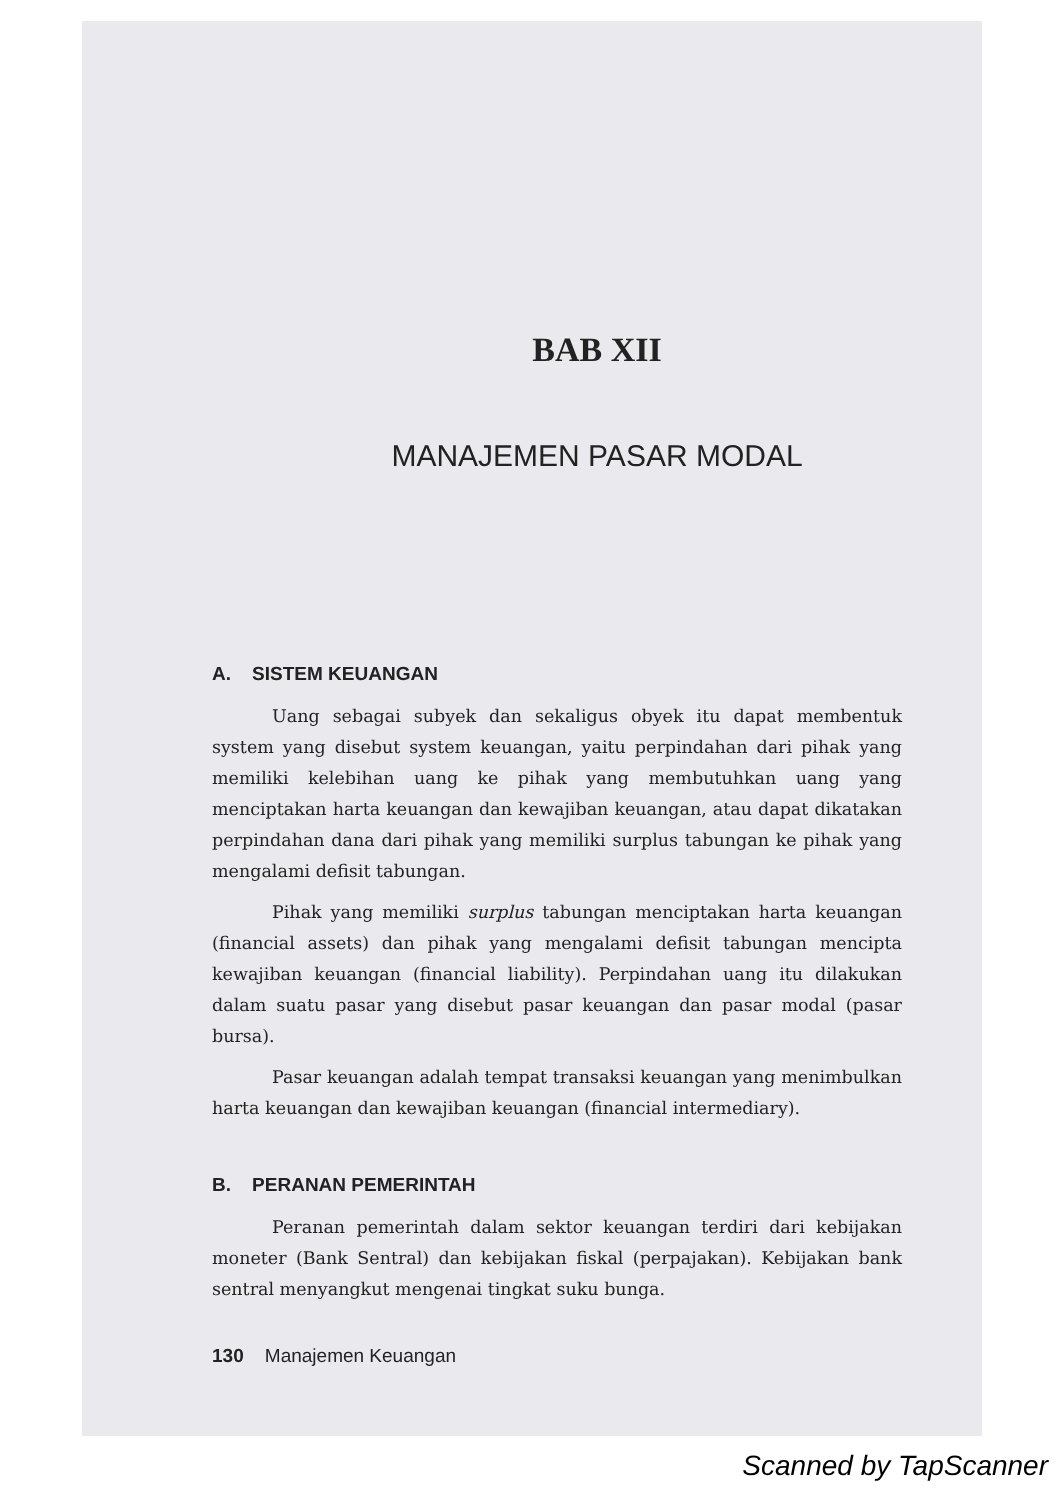BAB XII
MANAJEMEN PASAR MODAL
A. SISTEM KEUANGAN
Uang sebagai subyek dan sekaligus obyek itu dapat membentuk system yang disebut system keuangan, yaitu perpindahan dari pihak yang memiliki kelebihan uang ke pihak yang membutuhkan uang yang menciptakan harta keuangan dan kewajiban keuangan, atau dapat dikatakan perpindahan dana dari pihak yang memiliki surplus tabungan ke pihak yang mengalami defisit tabungan.
Pihak yang memiliki surplus tabungan menciptakan harta keuangan (financial assets) dan pihak yang mengalami defisit tabungan mencipta kewajiban keuangan (financial liability). Perpindahan uang itu dilakukan dalam suatu pasar yang disebut pasar keuangan dan pasar modal (pasar bursa).
Pasar keuangan adalah tempat transaksi keuangan yang menimbulkan harta keuangan dan kewajiban keuangan (financial intermediary).
B. PERANAN PEMERINTAH
Peranan pemerintah dalam sektor keuangan terdiri dari kebijakan moneter (Bank Sentral) dan kebijakan fiskal (perpajakan). Kebijakan bank sentral menyangkut mengenai tingkat suku bunga.
130 Manajemen Keuangan
Scanned by TapScanner